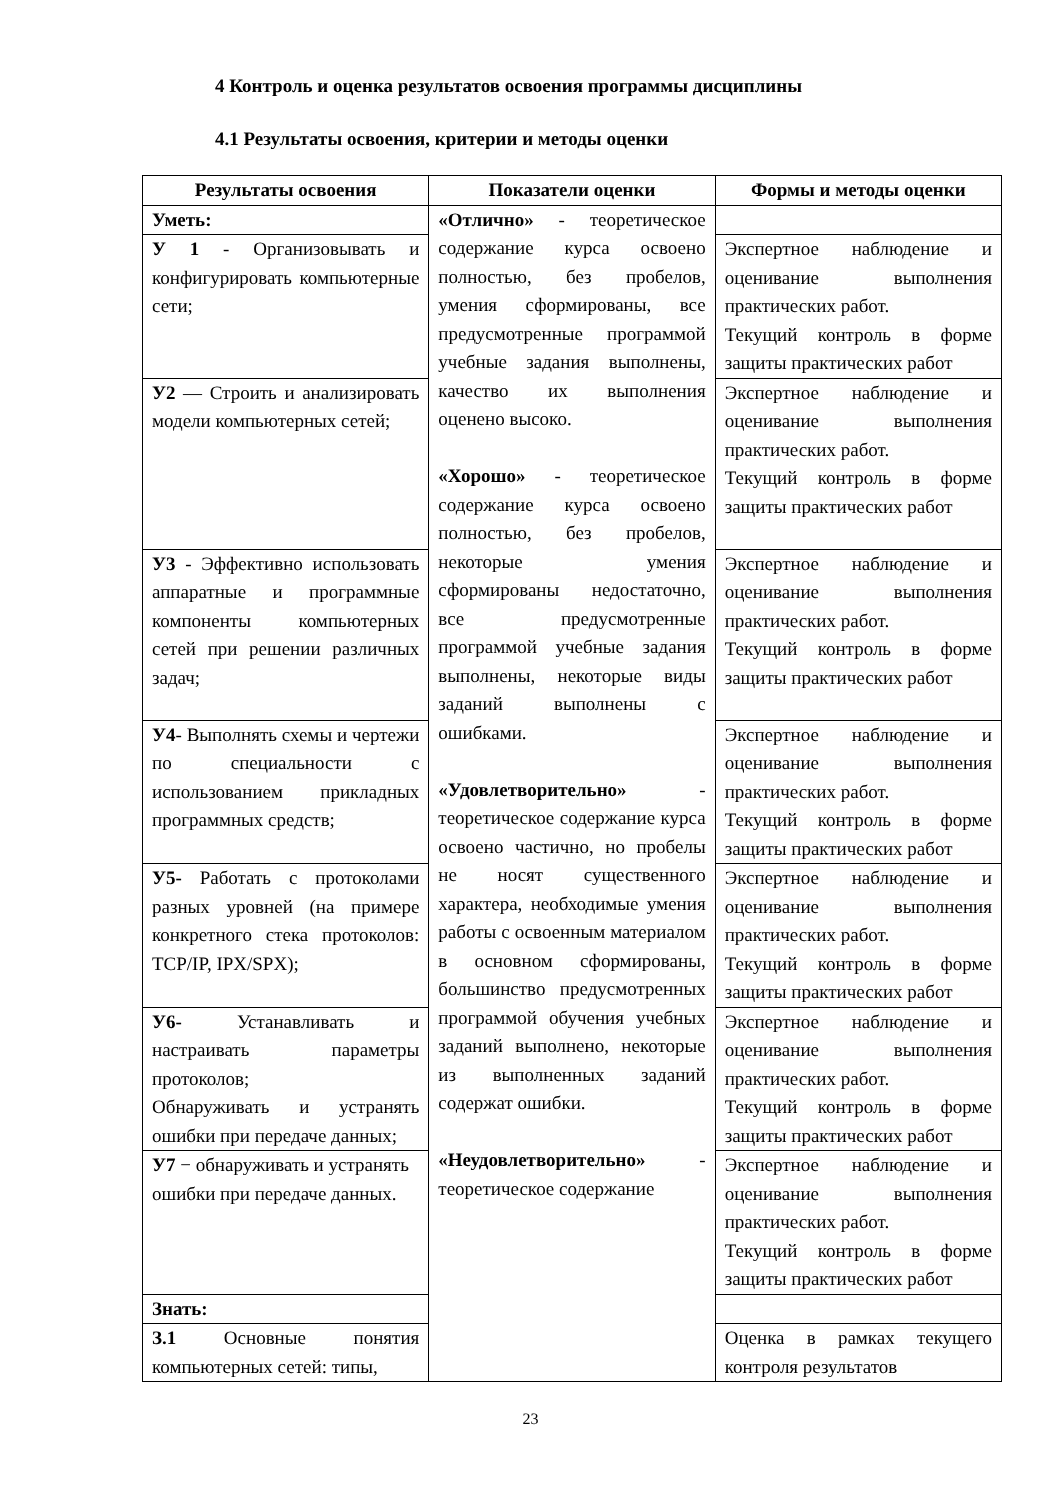4 Контроль и оценка результатов освоения программы дисциплины
4.1 Результаты освоения, критерии и методы оценки
| Результаты освоения | Показатели оценки | Формы и методы оценки |
| --- | --- | --- |
| Уметь: | «Отлично» - теоретическое содержание курса освоено полностью, без пробелов, умения сформированы, все предусмотренные программой учебные задания выполнены, качество их выполнения оценено высоко. «Хорошо» - теоретическое содержание курса освоено полностью, без пробелов, некоторые умения сформированы недостаточно, все предусмотренные программой учебные задания выполнены, некоторые виды заданий выполнены с ошибками. «Удовлетворительно» - теоретическое содержание курса освоено частично, но пробелы не носят существенного характера, необходимые умения работы с освоенным материалом в основном сформированы, большинство предусмотренных программой обучения учебных заданий выполнено, некоторые из выполненных заданий содержат ошибки. «Неудовлетворительно» - теоретическое содержание | |
| У 1 - Организовывать и конфигурировать компьютерные сети; | | Экспертное наблюдение и оценивание выполнения практических работ. Текущий контроль в форме защиты практических работ |
| У2 — Строить и анализировать модели компьютерных сетей; | | Экспертное наблюдение и оценивание выполнения практических работ. Текущий контроль в форме защиты практических работ |
| У3 - Эффективно использовать аппаратные и программные компоненты компьютерных сетей при решении различных задач; | | Экспертное наблюдение и оценивание выполнения практических работ. Текущий контроль в форме защиты практических работ |
| У4 - Выполнять схемы и чертежи по специальности с использованием прикладных программных средств; | | Экспертное наблюдение и оценивание выполнения практических работ. Текущий контроль в форме защиты практических работ |
| У5- Работать с протоколами разных уровней (на примере конкретного стека протоколов: TCP/IP, IPX/SPX); | | Экспертное наблюдение и оценивание выполнения практических работ. Текущий контроль в форме защиты практических работ |
| У6- Устанавливать и настраивать параметры протоколов; Обнаруживать и устранять ошибки при передаче данных; | | Экспертное наблюдение и оценивание выполнения практических работ. Текущий контроль в форме защиты практических работ |
| У7 − обнаруживать и устранять ошибки при передаче данных. | | Экспертное наблюдение и оценивание выполнения практических работ. Текущий контроль в форме защиты практических работ |
| Знать: | | |
| З.1 Основные понятия компьютерных сетей: типы, | | Оценка в рамках текущего контроля результатов |
23